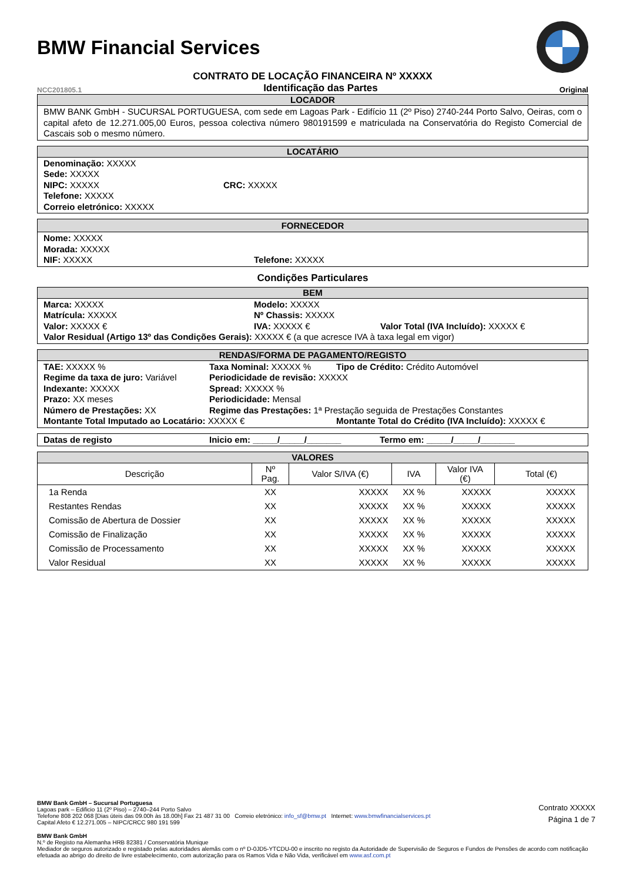BMW Financial Services
CONTRATO DE LOCAÇÃO FINANCEIRA Nº XXXXX
NCC201805.1 Identificação das Partes Original
LOCADOR
BMW BANK GmbH - SUCURSAL PORTUGUESA, com sede em Lagoas Park - Edifício 11 (2º Piso) 2740-244 Porto Salvo, Oeiras, com o capital afeto de 12.271.005,00 Euros, pessoa colectiva número 980191599 e matriculada na Conservatória do Registo Comercial de Cascais sob o mesmo número.
LOCATÁRIO
Denominação: XXXXX
Sede: XXXXX
NIPC: XXXXX CRC: XXXXX
Telefone: XXXXX
Correio eletrónico: XXXXX
FORNECEDOR
Nome: XXXXX
Morada: XXXXX
NIF: XXXXX Telefone: XXXXX
Condições Particulares
BEM
Marca: XXXXX Modelo: XXXXX
Matrícula: XXXXX Nº Chassis: XXXXX
Valor: XXXXX € IVA: XXXXX € Valor Total (IVA Incluído): XXXXX €
Valor Residual (Artigo 13º das Condições Gerais): XXXXX € (a que acresce IVA à taxa legal em vigor)
RENDAS/FORMA DE PAGAMENTO/REGISTO
TAE: XXXXX % Taxa Nominal: XXXXX % Tipo de Crédito: Crédito Automóvel
Regime da taxa de juro: Variável Periodicidade de revisão: XXXXX
Indexante: XXXXX Spread: XXXXX %
Prazo: XX meses Periodicidade: Mensal
Número de Prestações: XX Regime das Prestações: 1ª Prestação seguida de Prestações Constantes
Montante Total Imputado ao Locatário: XXXXX € Montante Total do Crédito (IVA Incluído): XXXXX €
Datas de registo Inicio em: _____/_____/_______ Termo em: _____/_____/_______
VALORES
| Descrição | Nº Pag. | Valor S/IVA (€) | IVA | Valor IVA (€) | Total (€) |
| --- | --- | --- | --- | --- | --- |
| 1a Renda | XX | XXXXX | XX % | XXXXX | XXXXX |
| Restantes Rendas | XX | XXXXX | XX % | XXXXX | XXXXX |
| Comissão de Abertura de Dossier | XX | XXXXX | XX % | XXXXX | XXXXX |
| Comissão de Finalização | XX | XXXXX | XX % | XXXXX | XXXXX |
| Comissão de Processamento | XX | XXXXX | XX % | XXXXX | XXXXX |
| Valor Residual | XX | XXXXX | XX % | XXXXX | XXXXX |
BMW Bank GmbH – Sucursal Portuguesa
Lagoas park – Edificio 11 (2º Piso) – 2740–244 Porto Salvo
Telefone 808 202 068 [Dias úteis das 09.00h às 18.00h] Fax 21 487 31 00 Correio eletrónico: info_sf@bmw.pt Internet: www.bmwfinancialservices.pt
Capital Afeto € 12.271.005 – NIPC/CRCC 980 191 599
Contrato XXXXX
Página 1 de 7
BMW Bank GmbH
N.º de Registo na Alemanha HRB 82381 / Conservatória Munique
Mediador de seguros autorizado e registado pelas autoridades alemãs com o nº D-0JD5-YTCDU-00 e inscrito no registo da Autoridade de Supervisão de Seguros e Fundos de Pensões de acordo com notificação efetuada ao abrigo do direito de livre estabelecimento, com autorização para os Ramos Vida e Não Vida, verificável em www.asf.com.pt